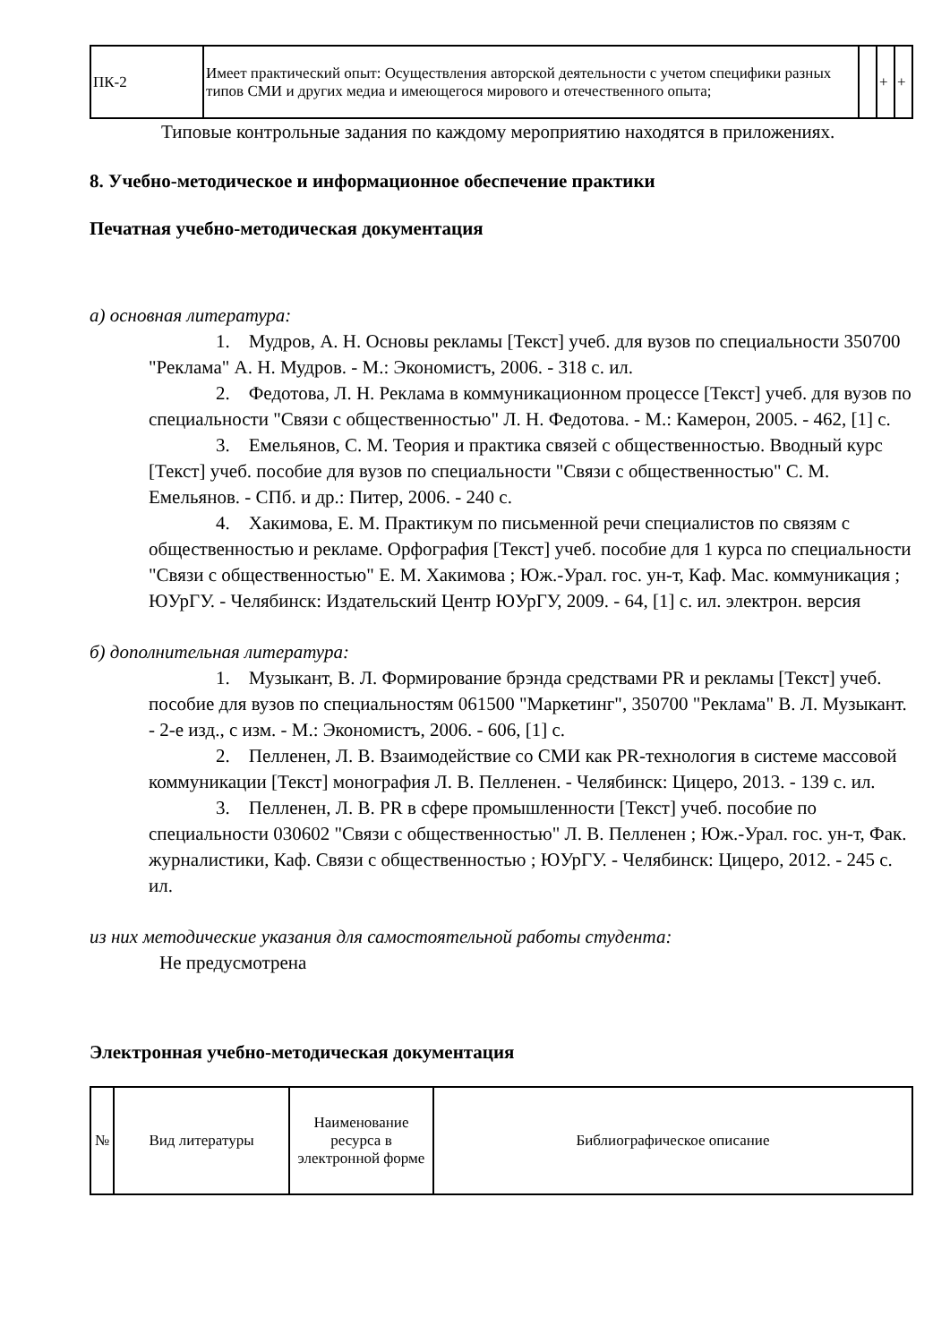| ПК-2 | Имеет практический опыт: Осуществления авторской деятельности с учетом специфики разных типов СМИ и других медиа и имеющегося мирового и отечественного опыта; | | + | + |
Типовые контрольные задания по каждому мероприятию находятся в приложениях.
8. Учебно-методическое и информационное обеспечение практики
Печатная учебно-методическая документация
а) основная литература:
1. Мудров, А. Н. Основы рекламы [Текст] учеб. для вузов по специальности 350700 "Реклама" А. Н. Мудров. - М.: Экономистъ, 2006. - 318 с. ил.
2. Федотова, Л. Н. Реклама в коммуникационном процессе [Текст] учеб. для вузов по специальности "Связи с общественностью" Л. Н. Федотова. - М.: Камерон, 2005. - 462, [1] с.
3. Емельянов, С. М. Теория и практика связей с общественностью. Вводный курс [Текст] учеб. пособие для вузов по специальности "Связи с общественностью" С. М. Емельянов. - СПб. и др.: Питер, 2006. - 240 с.
4. Хакимова, Е. М. Практикум по письменной речи специалистов по связям с общественностью и рекламе. Орфография [Текст] учеб. пособие для 1 курса по специальности "Связи с общественностью" Е. М. Хакимова ; Юж.-Урал. гос. ун-т, Каф. Мас. коммуникация ; ЮУрГУ. - Челябинск: Издательский Центр ЮУрГУ, 2009. - 64, [1] с. ил. электрон. версия
б) дополнительная литература:
1. Музыкант, В. Л. Формирование брэнда средствами PR и рекламы [Текст] учеб. пособие для вузов по специальностям 061500 "Маркетинг", 350700 "Реклама" В. Л. Музыкант. - 2-е изд., с изм. - М.: Экономистъ, 2006. - 606, [1] с.
2. Пелленен, Л. В. Взаимодействие со СМИ как PR-технология в системе массовой коммуникации [Текст] монография Л. В. Пелленен. - Челябинск: Цицеро, 2013. - 139 с. ил.
3. Пелленен, Л. В. PR в сфере промышленности [Текст] учеб. пособие по специальности 030602 "Связи с общественностью" Л. В. Пелленен ; Юж.-Урал. гос. ун-т, Фак. журналистики, Каф. Связи с общественностью ; ЮУрГУ. - Челябинск: Цицеро, 2012. - 245 с. ил.
из них методические указания для самостоятельной работы студента:
Не предусмотрена
Электронная учебно-методическая документация
| № | Вид литературы | Наименование ресурса в электронной форме | Библиографическое описание |
| --- | --- | --- | --- |